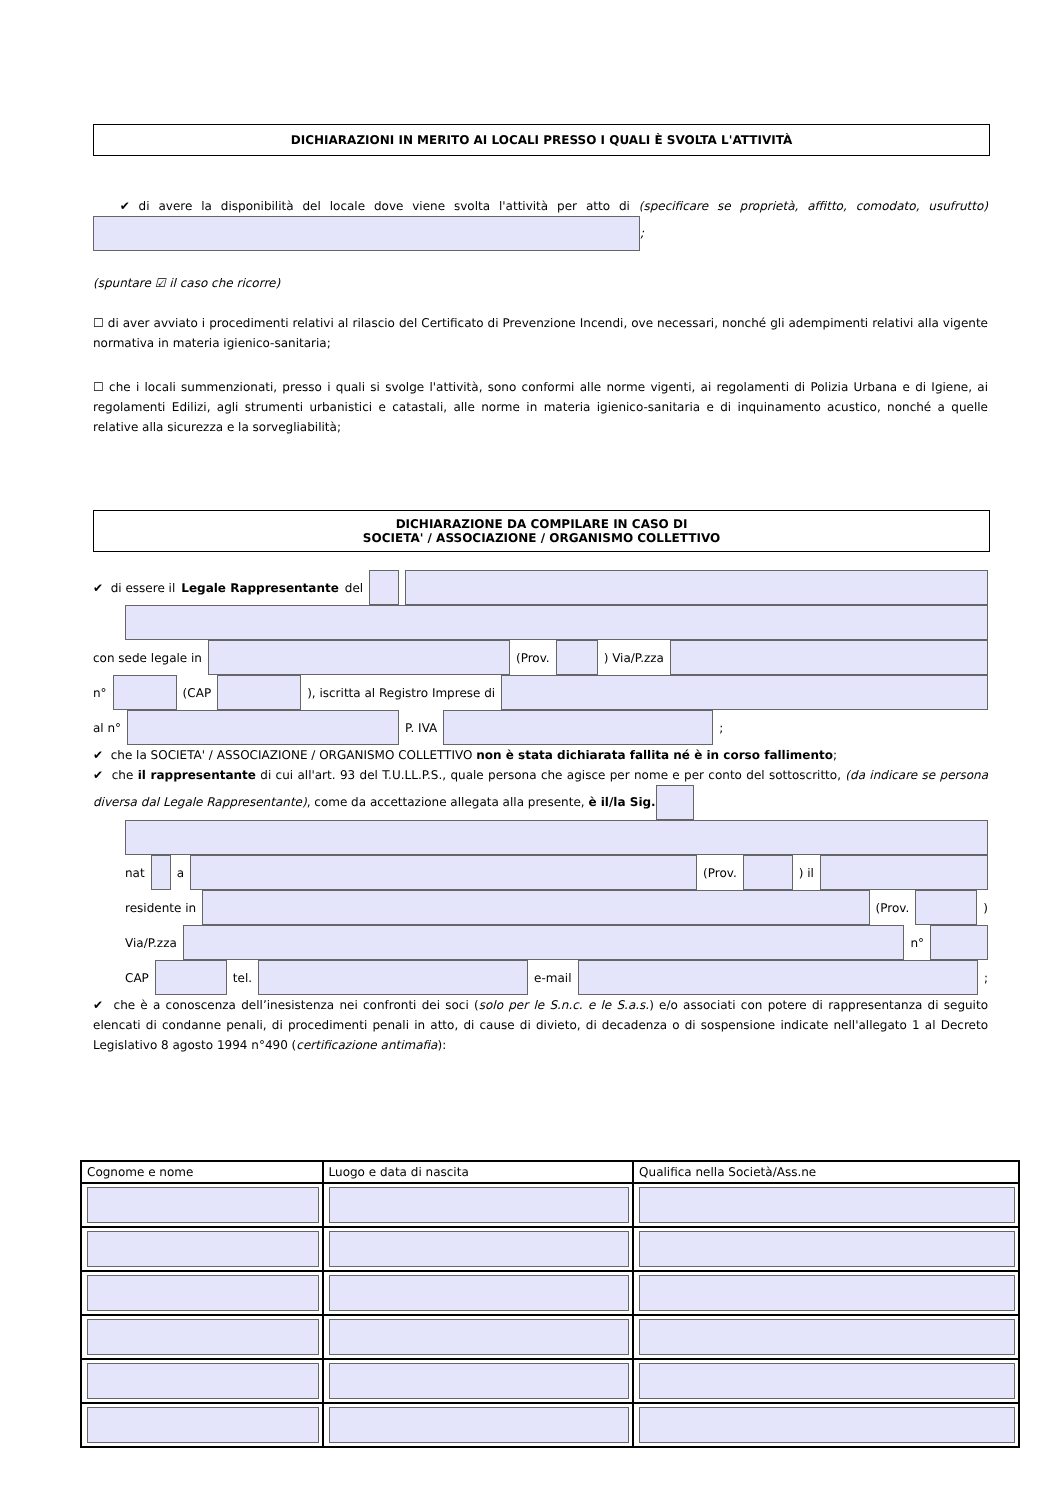DICHIARAZIONI IN MERITO AI LOCALI PRESSO I QUALI È SVOLTA L'ATTIVITÀ
✔ di avere la disponibilità del locale dove viene svolta l'attività per atto di (specificare se proprietà, affitto, comodato, usufrutto) ;
(spuntare ☑ il caso che ricorre)
☐ di aver avviato i procedimenti relativi al rilascio del Certificato di Prevenzione Incendi, ove necessari, nonché gli adempimenti relativi alla vigente normativa in materia igienico-sanitaria;
☐ che i locali summenzionati, presso i quali si svolge l'attività, sono conformi alle norme vigenti, ai regolamenti di Polizia Urbana e di Igiene, ai regolamenti Edilizi, agli strumenti urbanistici e catastali, alle norme in materia igienico-sanitaria e di inquinamento acustico, nonché a quelle relative alla sicurezza e la sorvegliabilità;
DICHIARAZIONE DA COMPILARE IN CASO DI
SOCIETA' / ASSOCIAZIONE / ORGANISMO COLLETTIVO
✔ di essere il Legale Rappresentante del
con sede legale in (Prov. ) Via/P.zza
n° (CAP ), iscritta al Registro Imprese di
al n° P. IVA ;
✔ che la SOCIETA' / ASSOCIAZIONE / ORGANISMO COLLETTIVO non è stata dichiarata fallita né è in corso fallimento;
✔ che il rappresentante di cui all'art. 93 del T.U.LL.P.S., quale persona che agisce per nome e per conto del sottoscritto, (da indicare se persona diversa dal Legale Rappresentante), come da accettazione allegata alla presente, è il/la Sig.
nat a (Prov. ) il
residente in (Prov. )
Via/P.zza n°
CAP tel. e-mail ;
✔ che è a conoscenza dell’inesistenza nei confronti dei soci (solo per le S.n.c. e le S.a.s.) e/o associati con potere di rappresentanza di seguito elencati di condanne penali, di procedimenti penali in atto, di cause di divieto, di decadenza o di sospensione indicate nell'allegato 1 al Decreto Legislativo 8 agosto 1994 n°490 (certificazione antimafia):
| Cognome e nome | Luogo e data di nascita | Qualifica nella Società/Ass.ne |
| --- | --- | --- |